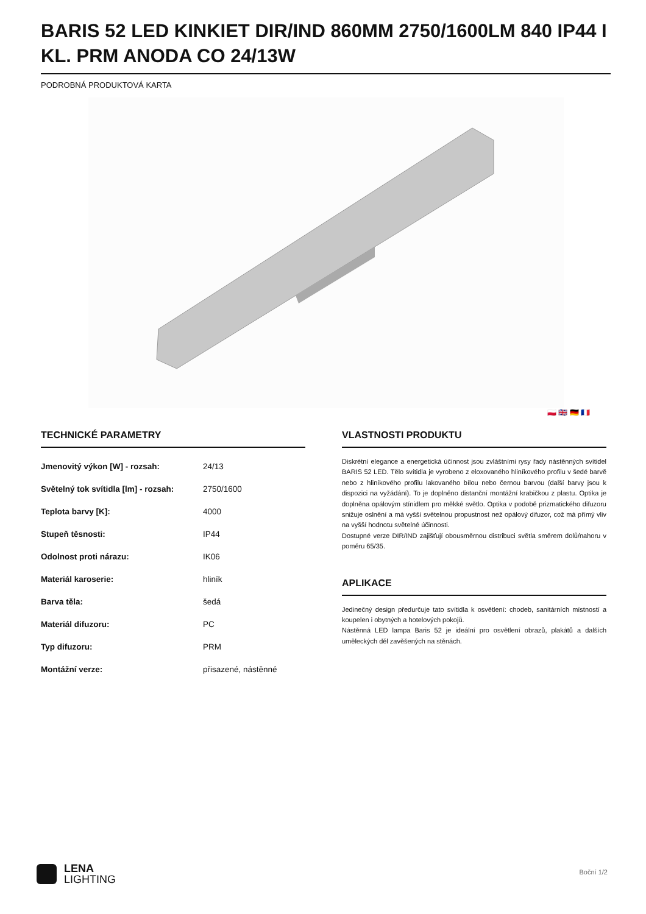BARIS 52 LED KINKIET DIR/IND 860MM 2750/1600LM 840 IP44 I KL. PRM ANODA CO 24/13W
PODROBNÁ PRODUKTOVÁ KARTA
🇵🇱 🇬🇧 🇩🇪 🇫🇷
TECHNICKÉ PARAMETRY
| Jmenovitý výkon [W] - rozsah: | 24/13 |
| Světelný tok svítidla [lm] - rozsah: | 2750/1600 |
| Teplota barvy [K]: | 4000 |
| Stupeň těsnosti: | IP44 |
| Odolnost proti nárazu: | IK06 |
| Materiál karoserie: | hliník |
| Barva těla: | šedá |
| Materiál difuzoru: | PC |
| Typ difuzoru: | PRM |
| Montážní verze: | přisazené, nástěnné |
VLASTNOSTI PRODUKTU
Diskrétní elegance a energetická účinnost jsou zvláštními rysy řady nástěnných svítidel BARIS 52 LED. Tělo svítidla je vyrobeno z eloxovaného hliníkového profilu v šedé barvě nebo z hliníkového profilu lakovaného bílou nebo černou barvou (další barvy jsou k dispozici na vyžádání). To je doplněno distanční montážní krabičkou z plastu. Optika je doplněna opálovým stínidlem pro měkké světlo. Optika v podobě prizmatického difuzoru snižuje oslnění a má vyšší světelnou propustnost než opálový difuzor, což má přímý vliv na vyšší hodnotu světelné účinnosti.
Dostupné verze DIR/IND zajišťují obousměrnou distribuci světla směrem dolů/nahoru v poměru 65/35.
APLIKACE
Jedinečný design předurčuje tato svítidla k osvětlení: chodeb, sanitárních místností a koupelen i obytných a hotelových pokojů.
Nástěnná LED lampa Baris 52 je ideální pro osvětlení obrazů, plakátů a dalších uměleckých děl zavěšených na stěnách.
LENA
LIGHTING
Boční 1/2